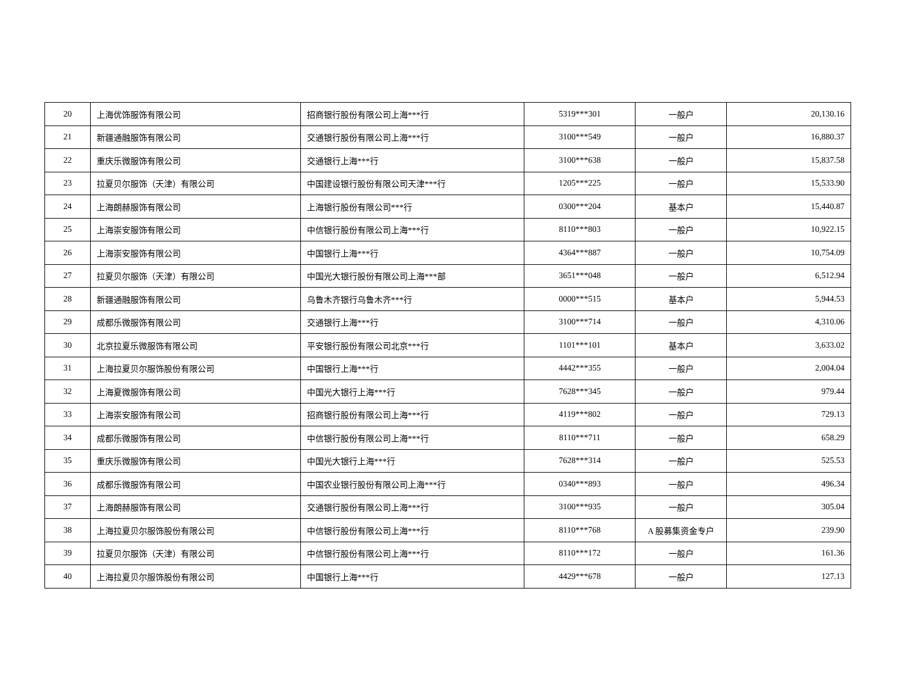| 20 | 上海优饰服饰有限公司 | 招商银行股份有限公司上海***行 | 5319***301 | 一般户 | 20,130.16 |
| 21 | 新疆通融服饰有限公司 | 交通银行股份有限公司上海***行 | 3100***549 | 一般户 | 16,880.37 |
| 22 | 重庆乐微服饰有限公司 | 交通银行上海***行 | 3100***638 | 一般户 | 15,837.58 |
| 23 | 拉夏贝尔服饰（天津）有限公司 | 中国建设银行股份有限公司天津***行 | 1205***225 | 一般户 | 15,533.90 |
| 24 | 上海朗赫服饰有限公司 | 上海银行股份有限公司***行 | 0300***204 | 基本户 | 15,440.87 |
| 25 | 上海崇安服饰有限公司 | 中信银行股份有限公司上海***行 | 8110***803 | 一般户 | 10,922.15 |
| 26 | 上海崇安服饰有限公司 | 中国银行上海***行 | 4364***887 | 一般户 | 10,754.09 |
| 27 | 拉夏贝尔服饰（天津）有限公司 | 中国光大银行股份有限公司上海***部 | 3651***048 | 一般户 | 6,512.94 |
| 28 | 新疆通融服饰有限公司 | 乌鲁木齐银行乌鲁木齐***行 | 0000***515 | 基本户 | 5,944.53 |
| 29 | 成都乐微服饰有限公司 | 交通银行上海***行 | 3100***714 | 一般户 | 4,310.06 |
| 30 | 北京拉夏乐微服饰有限公司 | 平安银行股份有限公司北京***行 | 1101***101 | 基本户 | 3,633.02 |
| 31 | 上海拉夏贝尔服饰股份有限公司 | 中国银行上海***行 | 4442***355 | 一般户 | 2,004.04 |
| 32 | 上海夏微服饰有限公司 | 中国光大银行上海***行 | 7628***345 | 一般户 | 979.44 |
| 33 | 上海崇安服饰有限公司 | 招商银行股份有限公司上海***行 | 4119***802 | 一般户 | 729.13 |
| 34 | 成都乐微服饰有限公司 | 中信银行股份有限公司上海***行 | 8110***711 | 一般户 | 658.29 |
| 35 | 重庆乐微服饰有限公司 | 中国光大银行上海***行 | 7628***314 | 一般户 | 525.53 |
| 36 | 成都乐微服饰有限公司 | 中国农业银行股份有限公司上海***行 | 0340***893 | 一般户 | 496.34 |
| 37 | 上海朗赫服饰有限公司 | 交通银行股份有限公司上海***行 | 3100***935 | 一般户 | 305.04 |
| 38 | 上海拉夏贝尔服饰股份有限公司 | 中信银行股份有限公司上海***行 | 8110***768 | A 股募集资金专户 | 239.90 |
| 39 | 拉夏贝尔服饰（天津）有限公司 | 中信银行股份有限公司上海***行 | 8110***172 | 一般户 | 161.36 |
| 40 | 上海拉夏贝尔服饰股份有限公司 | 中国银行上海***行 | 4429***678 | 一般户 | 127.13 |